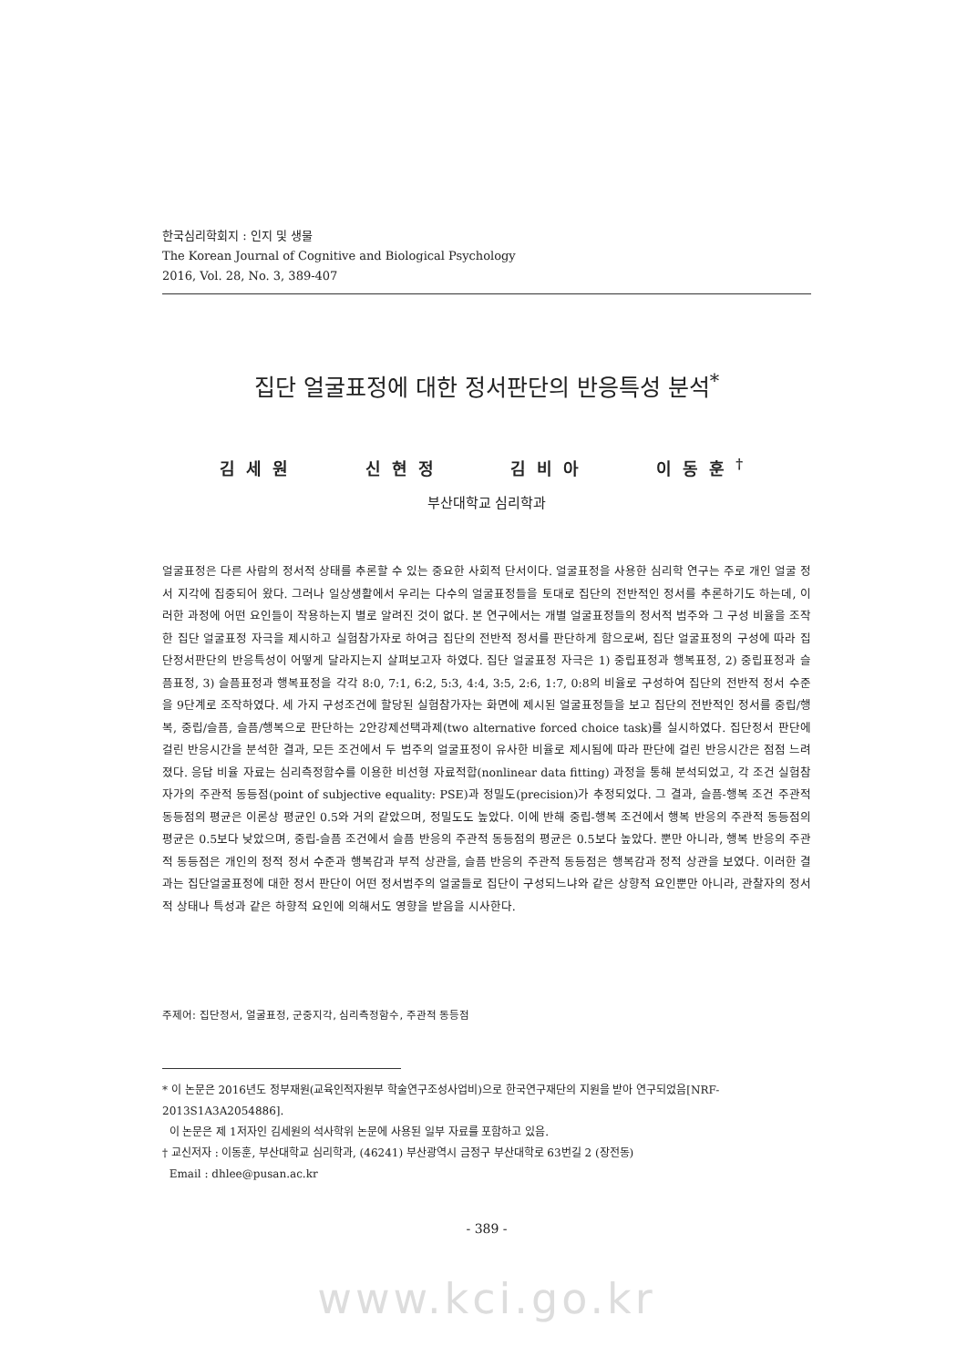한국심리학회지 : 인지 및 생물
The Korean Journal of Cognitive and Biological Psychology
2016, Vol. 28, No. 3, 389-407
집단 얼굴표정에 대한 정서판단의 반응특성 분석<sup>*</sup>
김세원 신현정 김비아 이동훈<sup>†</sup>
부산대학교 심리학과
얼굴표정은 다른 사람의 정서적 상태를 추론할 수 있는 중요한 사회적 단서이다. 얼굴표정을 사용한 심리학 연구는 주로 개인 얼굴 정서 지각에 집중되어 왔다. 그러나 일상생활에서 우리는 다수의 얼굴표정들을 토대로 집단의 전반적인 정서를 추론하기도 하는데, 이러한 과정에 어떤 요인들이 작용하는지 별로 알려진 것이 없다. 본 연구에서는 개별 얼굴표정들의 정서적 범주와 그 구성 비율을 조작한 집단 얼굴표정 자극을 제시하고 실험참가자로 하여금 집단의 전반적 정서를 판단하게 함으로써, 집단 얼굴표정의 구성에 따라 집단정서판단의 반응특성이 어떻게 달라지는지 살펴보고자 하였다. 집단 얼굴표정 자극은 1) 중립표정과 행복표정, 2) 중립표정과 슬픔표정, 3) 슬픔표정과 행복표정을 각각 8:0, 7:1, 6:2, 5:3, 4:4, 3:5, 2:6, 1:7, 0:8의 비율로 구성하여 집단의 전반적 정서 수준을 9단계로 조작하였다. 세 가지 구성조건에 할당된 실험참가자는 화면에 제시된 얼굴표정들을 보고 집단의 전반적인 정서를 중립/행복, 중립/슬픔, 슬픔/행복으로 판단하는 2안강제선택과제(two alternative forced choice task)를 실시하였다. 집단정서 판단에 걸린 반응시간을 분석한 결과, 모든 조건에서 두 범주의 얼굴표정이 유사한 비율로 제시됨에 따라 판단에 걸린 반응시간은 점점 느려졌다. 응답 비율 자료는 심리측정함수를 이용한 비선형 자료적합(nonlinear data fitting) 과정을 통해 분석되었고, 각 조건 실험참자가의 주관적 동등점(point of subjective equality: PSE)과 정밀도(precision)가 추정되었다. 그 결과, 슬픔-행복 조건 주관적 동등점의 평균은 이론상 평균인 0.5와 거의 같았으며, 정밀도도 높았다. 이에 반해 중립-행복 조건에서 행복 반응의 주관적 동등점의 평균은 0.5보다 낮았으며, 중립-슬픔 조건에서 슬픔 반응의 주관적 동등점의 평균은 0.5보다 높았다. 뿐만 아니라, 행복 반응의 주관적 동등점은 개인의 정적 정서 수준과 행복감과 부적 상관을, 슬픔 반응의 주관적 동등점은 행복감과 정적 상관을 보였다. 이러한 결과는 집단얼굴표정에 대한 정서 판단이 어떤 정서범주의 얼굴들로 집단이 구성되느냐와 같은 상향적 요인뿐만 아니라, 관찰자의 정서적 상태나 특성과 같은 하향적 요인에 의해서도 영향을 받음을 시사한다.
주제어: 집단정서, 얼굴표정, 군중지각, 심리측정함수, 주관적 동등점
* 이 논문은 2016년도 정부재원(교육인적자원부 학술연구조성사업비)으로 한국연구재단의 지원을 받아 연구되었음[NRF-2013S1A3A2054886].
이 논문은 제 1저자인 김세원의 석사학위 논문에 사용된 일부 자료를 포함하고 있음.
† 교신저자 : 이동훈, 부산대학교 심리학과, (46241) 부산광역시 금정구 부산대학로 63번길 2 (장전동)
Email : dhlee@pusan.ac.kr
- 389 -
www.kci.go.kr